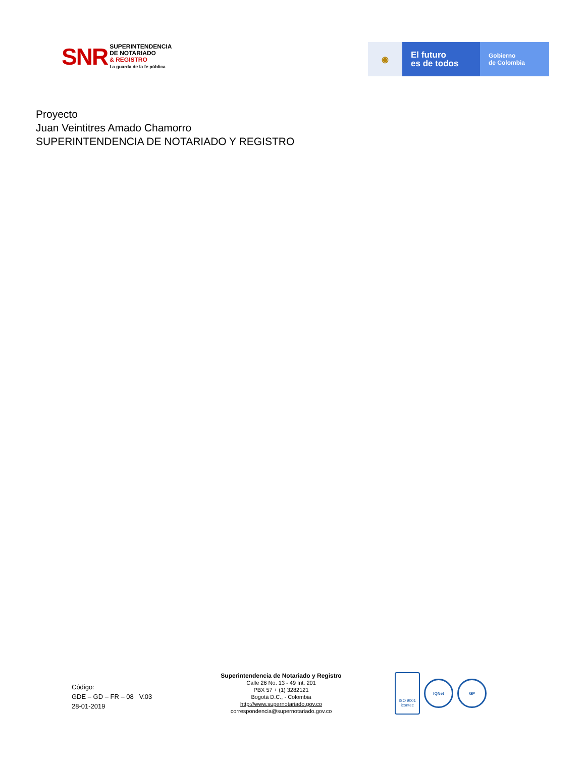SNR
SUPERINTENDENCIA
DE NOTARIADO
& REGISTRO
La guarda de la fe pública
◉
El futuro
es de todos
Gobierno
de Colombia
Proyecto
Juan Veintitres Amado Chamorro
SUPERINTENDENCIA DE NOTARIADO Y REGISTRO
Código:
GDE – GD – FR – 08 V.03
28-01-2019
Superintendencia de Notariado y Registro
Calle 26 No. 13 - 49 Int. 201
PBX 57 + (1) 3282121
Bogotá D.C., - Colombia
http://www.supernotariado.gov.co
correspondencia@supernotariado.gov.co
ISO 9001
icontec
IQNet GP